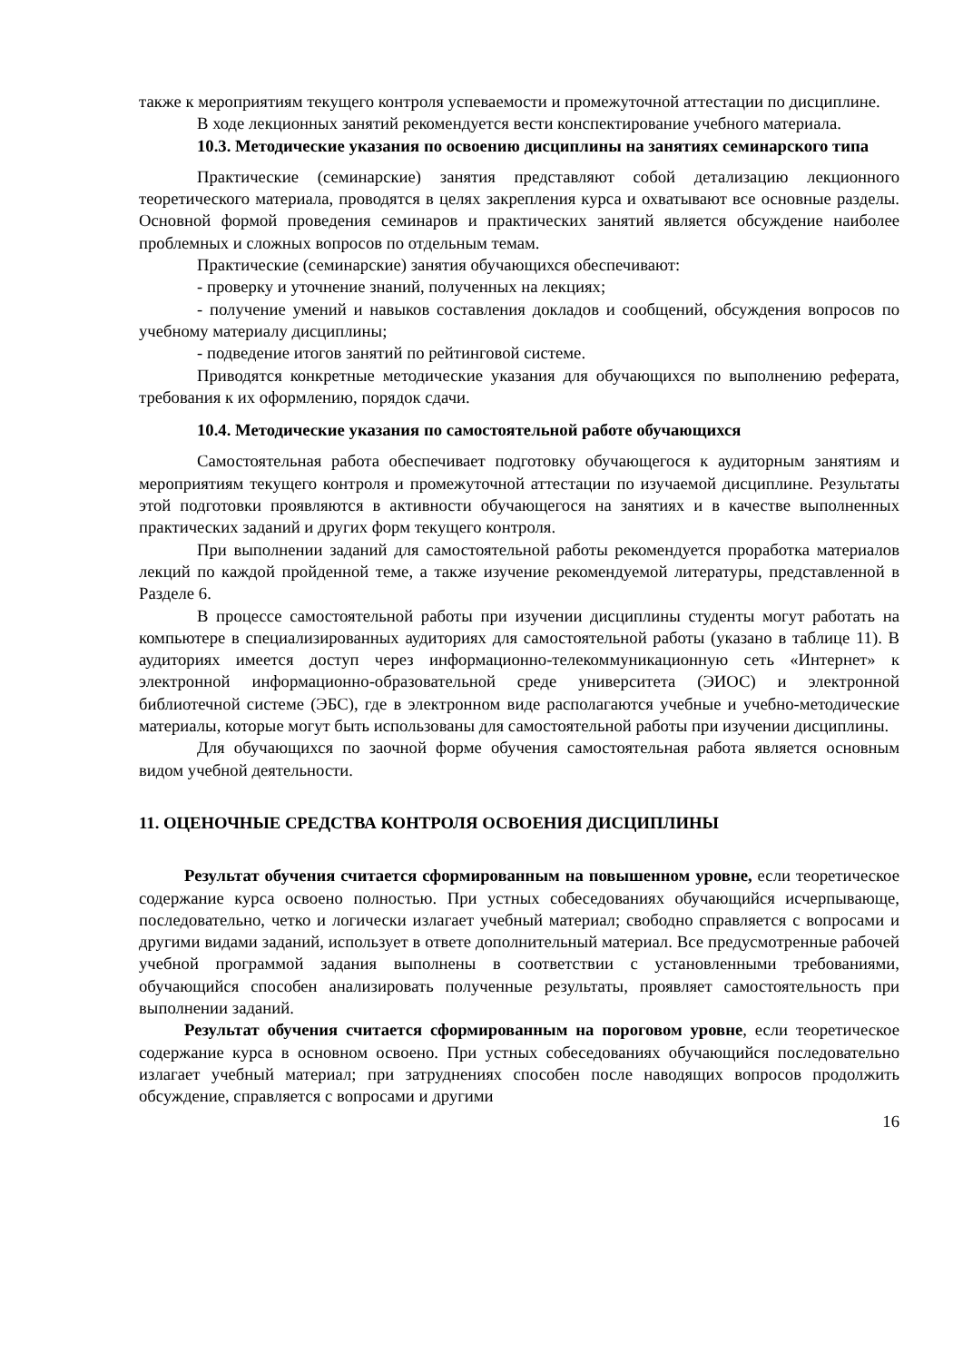также к мероприятиям текущего контроля успеваемости и промежуточной аттестации по дисциплине.
В ходе лекционных занятий рекомендуется вести конспектирование учебного материала.
10.3. Методические указания по освоению дисциплины на занятиях семинарского типа
Практические (семинарские) занятия представляют собой детализацию лекционного теоретического материала, проводятся в целях закрепления курса и охватывают все основные разделы. Основной формой проведения семинаров и практических занятий является обсуждение наиболее проблемных и сложных вопросов по отдельным темам.
Практические (семинарские) занятия обучающихся обеспечивают:
- проверку и уточнение знаний, полученных на лекциях;
- получение умений и навыков составления докладов и сообщений, обсуждения вопросов по учебному материалу дисциплины;
- подведение итогов занятий по рейтинговой системе.
Приводятся конкретные методические указания для обучающихся по выполнению реферата, требования к их оформлению, порядок сдачи.
10.4. Методические указания по самостоятельной работе обучающихся
Самостоятельная работа обеспечивает подготовку обучающегося к аудиторным занятиям и мероприятиям текущего контроля и промежуточной аттестации по изучаемой дисциплине. Результаты этой подготовки проявляются в активности обучающегося на занятиях и в качестве выполненных практических заданий и других форм текущего контроля.
При выполнении заданий для самостоятельной работы рекомендуется проработка материалов лекций по каждой пройденной теме, а также изучение рекомендуемой литературы, представленной в Разделе 6.
В процессе самостоятельной работы при изучении дисциплины студенты могут работать на компьютере в специализированных аудиториях для самостоятельной работы (указано в таблице 11). В аудиториях имеется доступ через информационно-телекоммуникационную сеть «Интернет» к электронной информационно-образовательной среде университета (ЭИОС) и электронной библиотечной системе (ЭБС), где в электронном виде располагаются учебные и учебно-методические материалы, которые могут быть использованы для самостоятельной работы при изучении дисциплины.
Для обучающихся по заочной форме обучения самостоятельная работа является основным видом учебной деятельности.
11. ОЦЕНОЧНЫЕ СРЕДСТВА КОНТРОЛЯ ОСВОЕНИЯ ДИСЦИПЛИНЫ
Результат обучения считается сформированным на повышенном уровне, если теоретическое содержание курса освоено полностью. При устных собеседованиях обучающийся исчерпывающе, последовательно, четко и логически излагает учебный материал; свободно справляется с вопросами и другими видами заданий, использует в ответе дополнительный материал. Все предусмотренные рабочей учебной программой задания выполнены в соответствии с установленными требованиями, обучающийся способен анализировать полученные результаты, проявляет самостоятельность при выполнении заданий.
Результат обучения считается сформированным на пороговом уровне, если теоретическое содержание курса в основном освоено. При устных собеседованиях обучающийся последовательно излагает учебный материал; при затруднениях способен после наводящих вопросов продолжить обсуждение, справляется с вопросами и другими
16